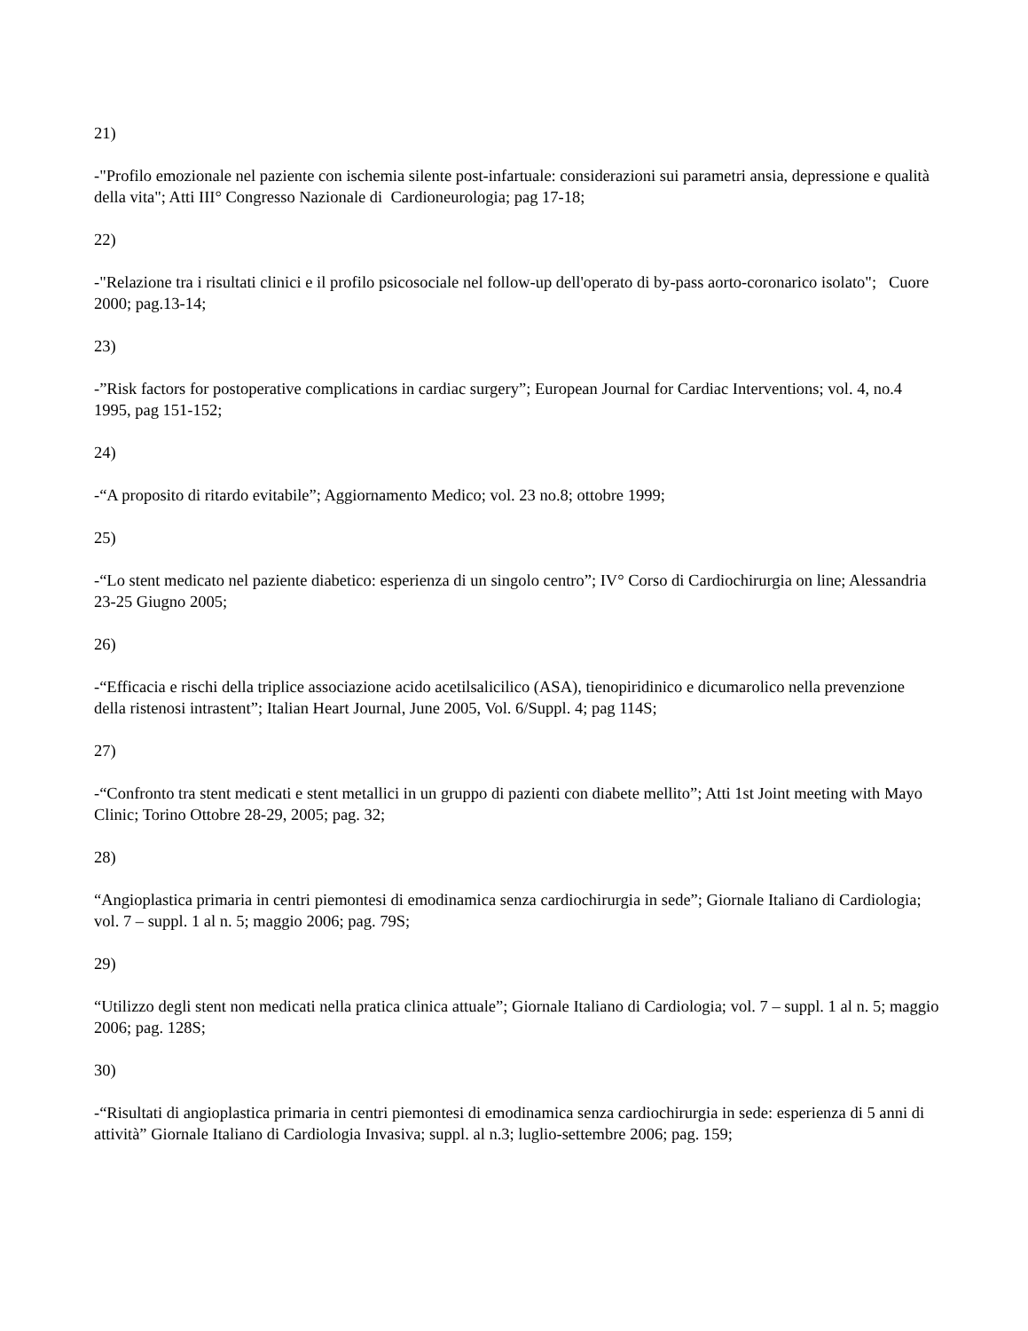21)
-"Profilo emozionale nel paziente con ischemia silente post-infartuale: considerazioni sui parametri ansia, depressione e qualità della vita"; Atti III° Congresso Nazionale di Cardioneurologia; pag 17-18;
22)
-"Relazione tra i risultati clinici e il profilo psicosociale nel follow-up dell'operato di by-pass aorto-coronarico isolato"; Cuore 2000; pag.13-14;
23)
-”Risk factors for postoperative complications in cardiac surgery”; European Journal for Cardiac Interventions; vol. 4, no.4 1995, pag 151-152;
24)
-“A proposito di ritardo evitabile”; Aggiornamento Medico; vol. 23 no.8; ottobre 1999;
25)
-“Lo stent medicato nel paziente diabetico: esperienza di un singolo centro”; IV° Corso di Cardiochirurgia on line; Alessandria 23-25 Giugno 2005;
26)
-“Efficacia e rischi della triplice associazione acido acetilsalicilico (ASA), tienopiridinico e dicumarolico nella prevenzione della ristenosi intrastent”; Italian Heart Journal, June 2005, Vol. 6/Suppl. 4; pag 114S;
27)
-“Confronto tra stent medicati e stent metallici in un gruppo di pazienti con diabete mellito”; Atti 1st Joint meeting with Mayo Clinic; Torino Ottobre 28-29, 2005; pag. 32;
28)
“Angioplastica primaria in centri piemontesi di emodinamica senza cardiochirurgia in sede”; Giornale Italiano di Cardiologia; vol. 7 – suppl. 1 al n. 5; maggio 2006; pag. 79S;
29)
“Utilizzo degli stent non medicati nella pratica clinica attuale”; Giornale Italiano di Cardiologia; vol. 7 – suppl. 1 al n. 5; maggio 2006; pag. 128S;
30)
-“Risultati di angioplastica primaria in centri piemontesi di emodinamica senza cardiochirurgia in sede: esperienza di 5 anni di attività” Giornale Italiano di Cardiologia Invasiva; suppl. al n.3; luglio-settembre 2006; pag. 159;